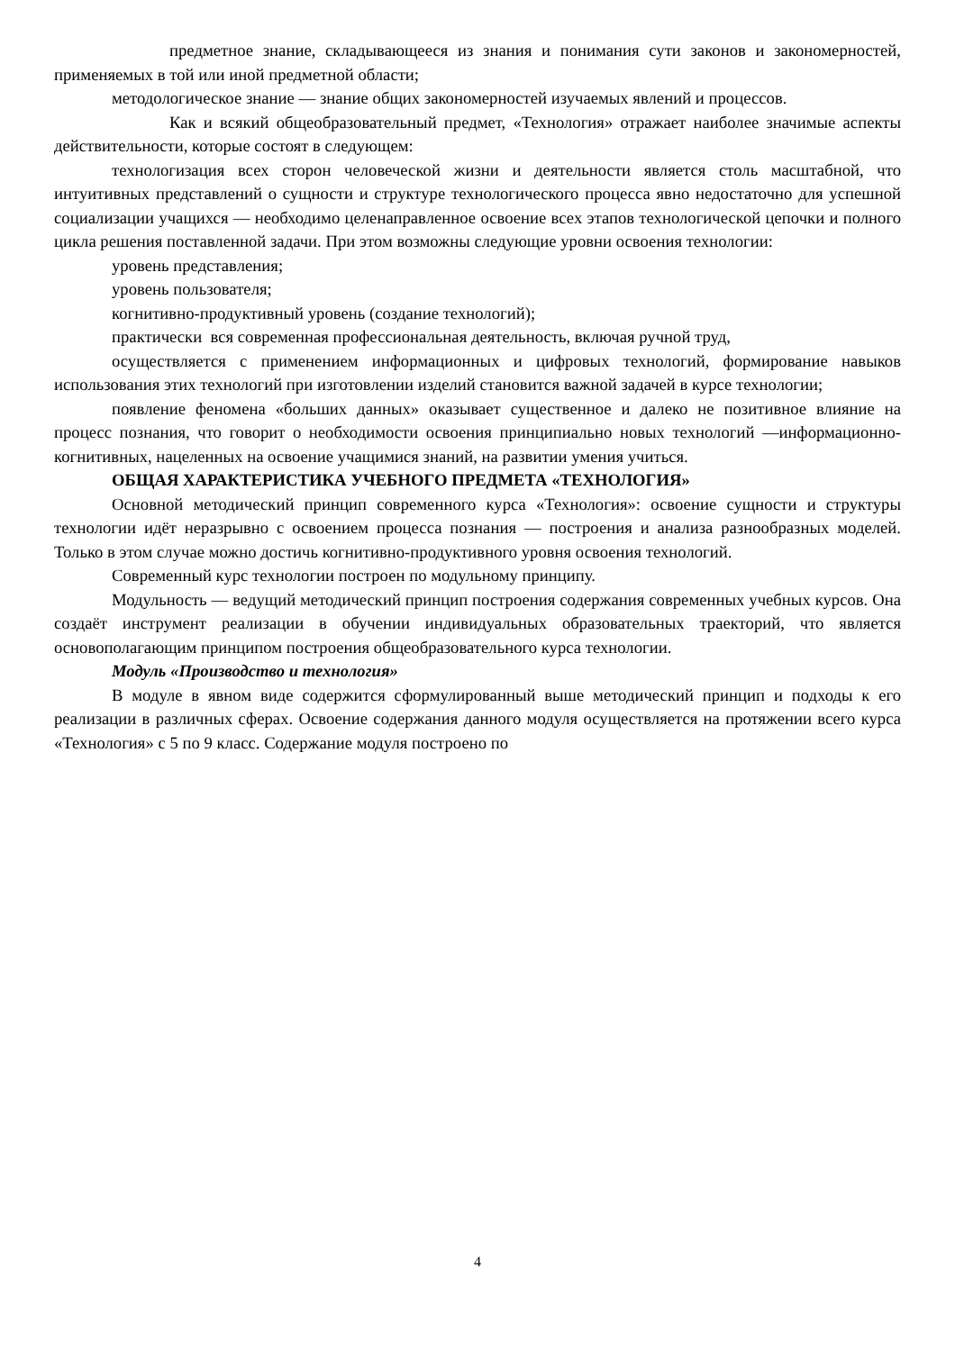предметное знание, складывающееся из знания и понимания сути законов и закономерностей, применяемых в той или иной предметной области;
методологическое знание — знание общих закономерностей изучаемых явлений и процессов.
Как и всякий общеобразовательный предмет, «Технология» отражает наиболее значимые аспекты действительности, которые состоят в следующем:
технологизация всех сторон человеческой жизни и деятельности является столь масштабной, что интуитивных представлений о сущности и структуре технологического процесса явно недостаточно для успешной социализации учащихся — необходимо целенаправленное освоение всех этапов технологической цепочки и полного цикла решения поставленной задачи. При этом возможны следующие уровни освоения технологии:
уровень представления;
уровень пользователя;
когнитивно-продуктивный уровень (создание технологий);
практически вся современная профессиональная деятельность, включая ручной труд,
осуществляется с применением информационных и цифровых технологий, формирование навыков использования этих технологий при изготовлении изделий становится важной задачей в курсе технологии;
появление феномена «больших данных» оказывает существенное и далеко не позитивное влияние на процесс познания, что говорит о необходимости освоения принципиально новых технологий —информационно-когнитивных, нацеленных на освоение учащимися знаний, на развитии умения учиться.
ОБЩАЯ ХАРАКТЕРИСТИКА УЧЕБНОГО ПРЕДМЕТА «ТЕХНОЛОГИЯ»
Основной методический принцип современного курса «Технология»: освоение сущности и структуры технологии идёт неразрывно с освоением процесса познания — построения и анализа разнообразных моделей. Только в этом случае можно достичь когнитивно-продуктивного уровня освоения технологий.
Современный курс технологии построен по модульному принципу.
Модульность — ведущий методический принцип построения содержания современных учебных курсов. Она создаёт инструмент реализации в обучении индивидуальных образовательных траекторий, что является основополагающим принципом построения общеобразовательного курса технологии.
Модуль «Производство и технология»
В модуле в явном виде содержится сформулированный выше методический принцип и подходы к его реализации в различных сферах. Освоение содержания данного модуля осуществляется на протяжении всего курса «Технология» с 5 по 9 класс. Содержание модуля построено по
4